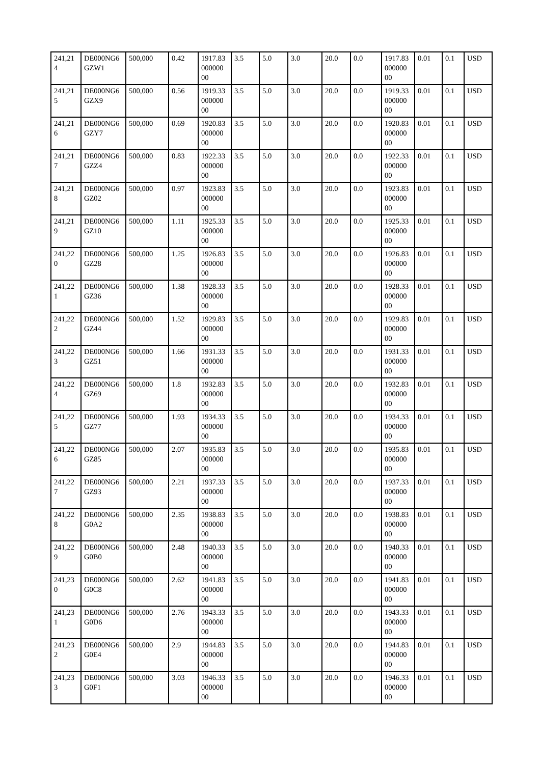| 241,214 | DE000NG6GZW1 | 500,000 | 0.42 | 1917.83000000 00 | 3.5 | 5.0 | 3.0 | 20.0 | 0.0 | 1917.83000000 00 | 0.01 | 0.1 | USD |
| 241,215 | DE000NG6GZX9 | 500,000 | 0.56 | 1919.33000000 00 | 3.5 | 5.0 | 3.0 | 20.0 | 0.0 | 1919.33000000 00 | 0.01 | 0.1 | USD |
| 241,216 | DE000NG6GZY7 | 500,000 | 0.69 | 1920.83000000 00 | 3.5 | 5.0 | 3.0 | 20.0 | 0.0 | 1920.83000000 00 | 0.01 | 0.1 | USD |
| 241,217 | DE000NG6GZZ4 | 500,000 | 0.83 | 1922.33000000 00 | 3.5 | 5.0 | 3.0 | 20.0 | 0.0 | 1922.33000000 00 | 0.01 | 0.1 | USD |
| 241,218 | DE000NG6GZ02 | 500,000 | 0.97 | 1923.83000000 00 | 3.5 | 5.0 | 3.0 | 20.0 | 0.0 | 1923.83000000 00 | 0.01 | 0.1 | USD |
| 241,219 | DE000NG6GZ10 | 500,000 | 1.11 | 1925.33000000 00 | 3.5 | 5.0 | 3.0 | 20.0 | 0.0 | 1925.33000000 00 | 0.01 | 0.1 | USD |
| 241,220 | DE000NG6GZ28 | 500,000 | 1.25 | 1926.83000000 00 | 3.5 | 5.0 | 3.0 | 20.0 | 0.0 | 1926.83000000 00 | 0.01 | 0.1 | USD |
| 241,221 | DE000NG6GZ36 | 500,000 | 1.38 | 1928.33000000 00 | 3.5 | 5.0 | 3.0 | 20.0 | 0.0 | 1928.33000000 00 | 0.01 | 0.1 | USD |
| 241,222 | DE000NG6GZ44 | 500,000 | 1.52 | 1929.83000000 00 | 3.5 | 5.0 | 3.0 | 20.0 | 0.0 | 1929.83000000 00 | 0.01 | 0.1 | USD |
| 241,223 | DE000NG6GZ51 | 500,000 | 1.66 | 1931.33000000 00 | 3.5 | 5.0 | 3.0 | 20.0 | 0.0 | 1931.33000000 00 | 0.01 | 0.1 | USD |
| 241,224 | DE000NG6GZ69 | 500,000 | 1.8 | 1932.83000000 00 | 3.5 | 5.0 | 3.0 | 20.0 | 0.0 | 1932.83000000 00 | 0.01 | 0.1 | USD |
| 241,225 | DE000NG6GZ77 | 500,000 | 1.93 | 1934.33000000 00 | 3.5 | 5.0 | 3.0 | 20.0 | 0.0 | 1934.33000000 00 | 0.01 | 0.1 | USD |
| 241,226 | DE000NG6GZ85 | 500,000 | 2.07 | 1935.83000000 00 | 3.5 | 5.0 | 3.0 | 20.0 | 0.0 | 1935.83000000 00 | 0.01 | 0.1 | USD |
| 241,227 | DE000NG6GZ93 | 500,000 | 2.21 | 1937.33000000 00 | 3.5 | 5.0 | 3.0 | 20.0 | 0.0 | 1937.33000000 00 | 0.01 | 0.1 | USD |
| 241,228 | DE000NG6G0A2 | 500,000 | 2.35 | 1938.83000000 00 | 3.5 | 5.0 | 3.0 | 20.0 | 0.0 | 1938.83000000 00 | 0.01 | 0.1 | USD |
| 241,229 | DE000NG6G0B0 | 500,000 | 2.48 | 1940.33000000 00 | 3.5 | 5.0 | 3.0 | 20.0 | 0.0 | 1940.33000000 00 | 0.01 | 0.1 | USD |
| 241,230 | DE000NG6G0C8 | 500,000 | 2.62 | 1941.83000000 00 | 3.5 | 5.0 | 3.0 | 20.0 | 0.0 | 1941.83000000 00 | 0.01 | 0.1 | USD |
| 241,231 | DE000NG6G0D6 | 500,000 | 2.76 | 1943.33000000 00 | 3.5 | 5.0 | 3.0 | 20.0 | 0.0 | 1943.33000000 00 | 0.01 | 0.1 | USD |
| 241,232 | DE000NG6G0E4 | 500,000 | 2.9 | 1944.83000000 00 | 3.5 | 5.0 | 3.0 | 20.0 | 0.0 | 1944.83000000 00 | 0.01 | 0.1 | USD |
| 241,233 | DE000NG6G0F1 | 500,000 | 3.03 | 1946.33000000 00 | 3.5 | 5.0 | 3.0 | 20.0 | 0.0 | 1946.33000000 00 | 0.01 | 0.1 | USD |